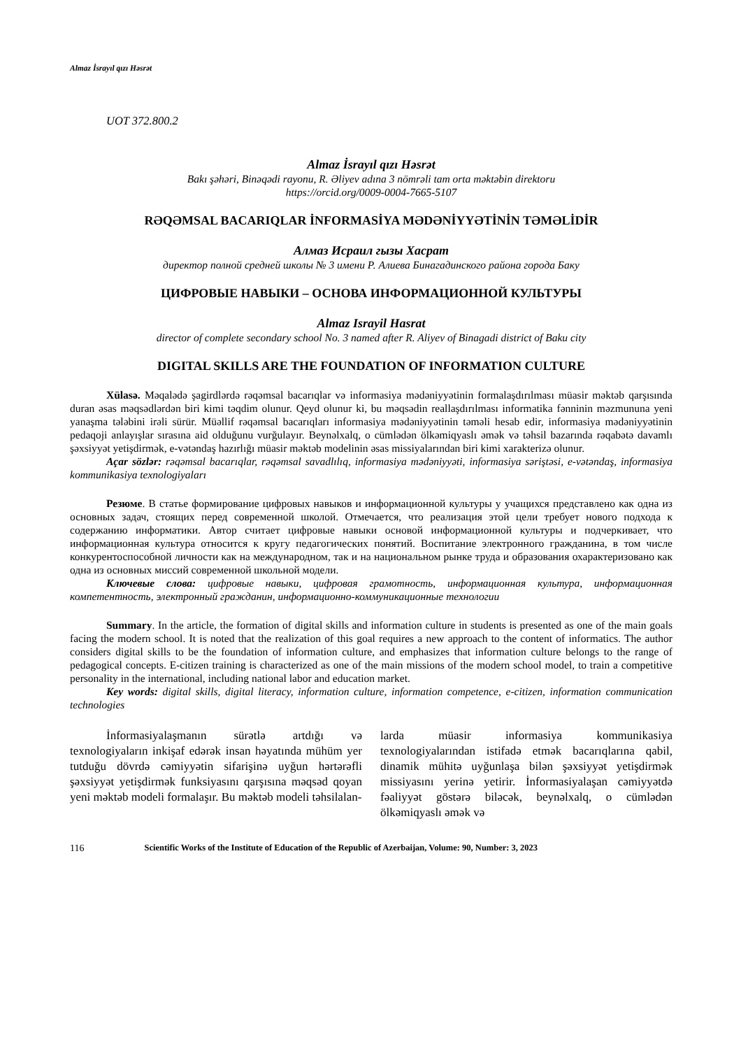Almaz İsrayıl qızı Həsrət
UOT 372.800.2
Almaz İsrayıl qızı Həsrət
Bakı şəhəri, Binəqədi rayonu, R. Əliyev adına 3 nömrəli tam orta məktəbin direktoru
https://orcid.org/0009-0004-7665-5107
RƏQƏMSAL BACARIQLAR İNFORMASİYA MƏDƏNİYYƏTİNİN TƏMƏLİDİR
Алмаз Исраил гызы Хасрат
директор полной средней школы № 3 имени Р. Алиева Бинагадинского района города Баку
ЦИФРОВЫЕ НАВЫКИ – ОСНОВА ИНФОРМАЦИОННОЙ КУЛЬТУРЫ
Almaz Israyil Hasrat
director of complete secondary school No. 3 named after R. Aliyev of Binagadi district of Baku city
DIGITAL SKILLS ARE THE FOUNDATION OF INFORMATION CULTURE
Xülasə. Məqalədə şagirdlərdə rəqəmsal bacarıqlar və informasiya mədəniyyətinin formalaşdırılması müasir məktəb qarşısında duran əsas məqsədlərdən biri kimi təqdim olunur. Qeyd olunur ki, bu məqsədin reallaşdırılması informatika fənninin məzmununa yeni yanaşma tələbini irəli sürür. Müəllif rəqəmsal bacarıqları informasiya mədəniyyətinin təməli hesab edir, informasiya mədəniyyətinin pedaqoji anlayışlar sırasına aid olduğunu vurğulayır. Beynəlxalq, o cümlədən ölkəmiqyaslı əmək və təhsil bazarında rəqabətə davamlı şəxsiyyət yetişdirmək, e-vətəndaş hazırlığı müasir məktəb modelinin əsas missiyalarından biri kimi xarakterizə olunur.
Açar sözlər: rəqəmsal bacarıqlar, rəqəmsal savadlılıq, informasiya mədəniyyəti, informasiya səriştəsi, e-vətəndaş, informasiya kommunikasiya texnologiyaları
Резюме. В статье формирование цифровых навыков и информационной культуры у учащихся представлено как одна из основных задач, стоящих перед современной школой. Отмечается, что реализация этой цели требует нового подхода к содержанию информатики. Автор считает цифровые навыки основой информационной культуры и подчеркивает, что информационная культура относится к кругу педагогических понятий. Воспитание электронного гражданина, в том числе конкурентоспособной личности как на международном, так и на национальном рынке труда и образования охарактеризовано как одна из основных миссий современной школьной модели.
Ключевые слова: цифровые навыки, цифровая грамотность, информационная культура, информационная компетентность, электронный гражданин, информационно-коммуникационные технологии
Summary. In the article, the formation of digital skills and information culture in students is presented as one of the main goals facing the modern school. It is noted that the realization of this goal requires a new approach to the content of informatics. The author considers digital skills to be the foundation of information culture, and emphasizes that information culture belongs to the range of pedagogical concepts. E-citizen training is characterized as one of the main missions of the modern school model, to train a competitive personality in the international, including national labor and education market.
Key words: digital skills, digital literacy, information culture, information competence, e-citizen, information communication technologies
İnformasiyalaşmanın sürətlə artdığı və texnologiyaların inkişaf edərək insan həyatında mühüm yer tutduğu dövrdə cəmiyyətin sifarişinə uyğun hərtərəfli şəxsiyyət yetişdirmək funksiyasını qarşısına məqsəd qoyan yeni məktəb modeli formalaşır. Bu məktəb modeli təhsilalan-
larda müasir informasiya kommunikasiya texnologiyalarından istifadə etmək bacarıqlarına qabil, dinamik mühitə uyğunlaşa bilən şəxsiyyət yetişdirmək missiyasını yerinə yetirir. İnformasiyalaşan cəmiyyətdə fəaliyyət göstərə biləcək, beynəlxalq, o cümlədən ölkəmiqyaslı əmək və
116 Scientific Works of the Institute of Education of the Republic of Azerbaijan, Volume: 90, Number: 3, 2023